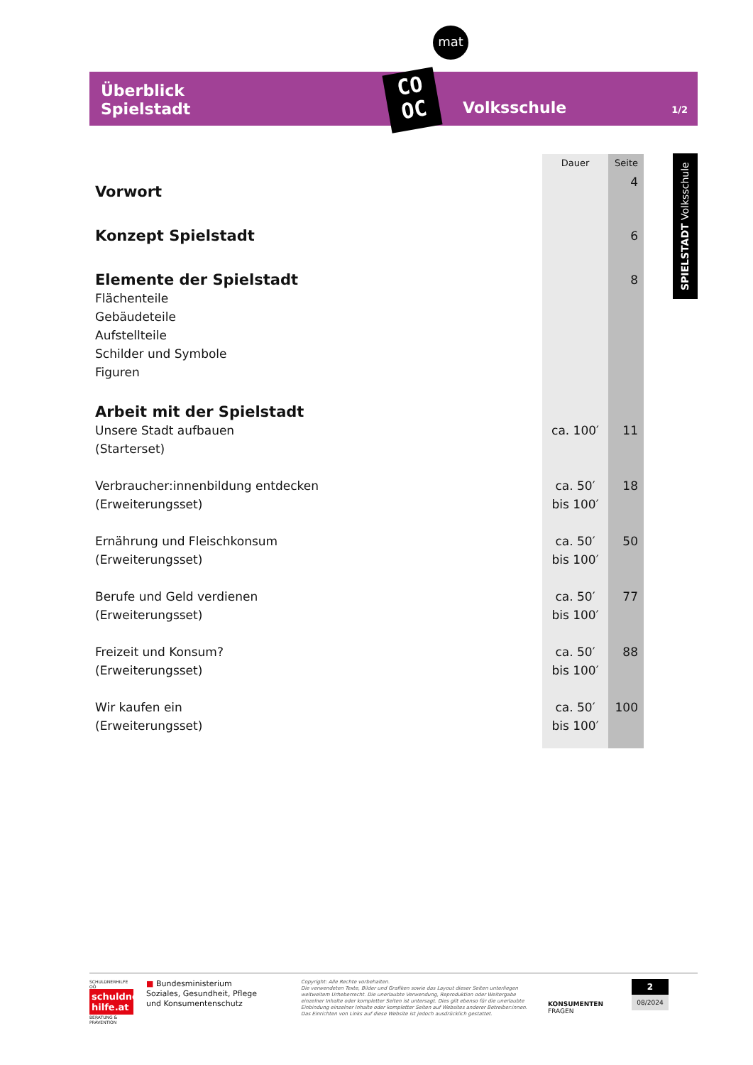Überblick
Spielstadt
Volksschule 1/2
mat
CO
OC
SPIELSTADT Volksschule
| | Dauer | Seite |
| --- | --- | --- |
| Vorwort | | 4 |
| Konzept Spielstadt | | 6 |
| Elemente der Spielstadt | | 8 |
| Flächenteile Gebäudeteile Aufstellteile Schilder und Symbole Figuren | | |
| Arbeit mit der Spielstadt | | |
| Unsere Stadt aufbauen (Starterset) | ca. 100′ | 11 |
| Verbraucher:innenbildung entdecken (Erweiterungsset) | ca. 50′ bis 100′ | 18 |
| Ernährung und Fleischkonsum (Erweiterungsset) | ca. 50′ bis 100′ | 50 |
| Berufe und Geld verdienen (Erweiterungsset) | ca. 50′ bis 100′ | 77 |
| Freizeit und Konsum? (Erweiterungsset) | ca. 50′ bis 100′ | 88 |
| Wir kaufen ein (Erweiterungsset) | ca. 50′ bis 100′ | 100 |
SCHULDNERHILFE OÖ
schuldner-hilfe.at
BERATUNG & PRÄVENTION
■ Bundesministerium
Soziales, Gesundheit, Pflege
und Konsumentenschutz
Copyright: Alle Rechte vorbehalten.
Die verwendeten Texte, Bilder und Grafiken sowie das Layout dieser Seiten unterliegen weltweitem Urheberrecht. Die unerlaubte Verwendung, Reproduktion oder Weitergabe einzelner Inhalte oder kompletter Seiten ist untersagt. Dies gilt ebenso für die unerlaubte Einbindung einzelner Inhalte oder kompletter Seiten auf Websites anderer Betreiber:innen. Das Einrichten von Links auf diese Website ist jedoch ausdrücklich gestattet.
KONSUMENTEN
FRAGEN
2
08/2024